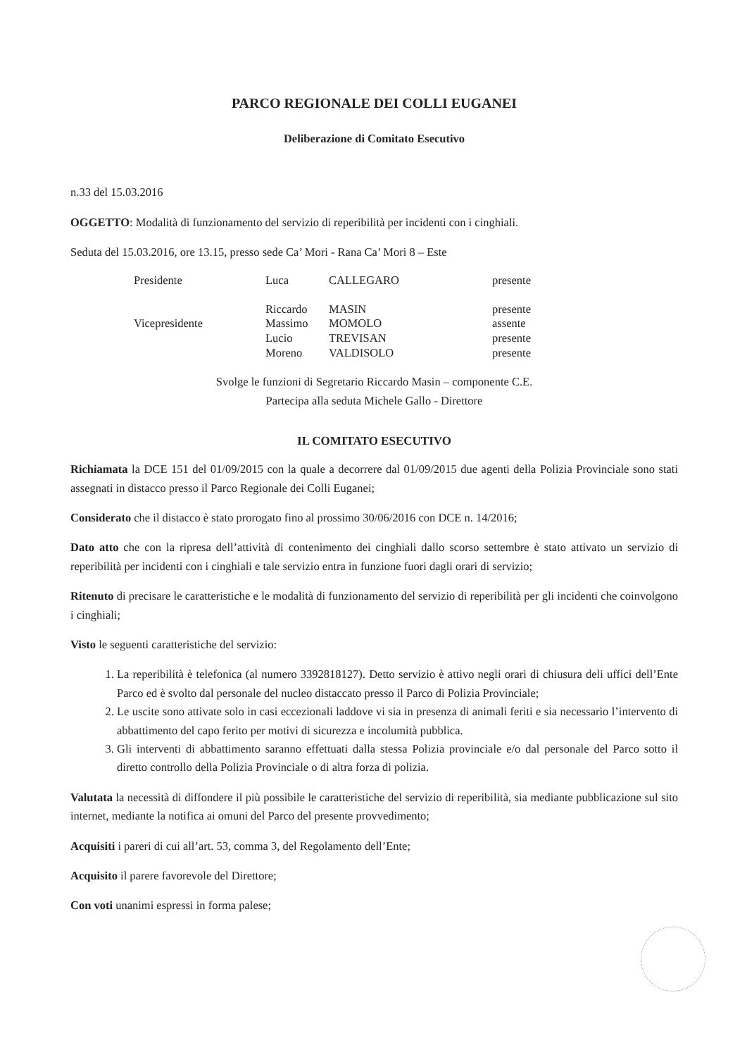PARCO REGIONALE DEI COLLI EUGANEI
Deliberazione di Comitato Esecutivo
n.33 del 15.03.2016
OGGETTO: Modalità di funzionamento del servizio di reperibilità per incidenti con i cinghiali.
Seduta del 15.03.2016, ore 13.15, presso sede Ca’ Mori - Rana Ca’ Mori 8 – Este
| Presidente | Luca | CALLEGARO | presente |
| | Riccardo | MASIN | presente |
| Vicepresidente | Massimo | MOMOLO | assente |
| | Lucio | TREVISAN | presente |
| | Moreno | VALDISOLO | presente |
Svolge le funzioni di Segretario Riccardo Masin – componente C.E.
Partecipa alla seduta Michele Gallo - Direttore
IL COMITATO ESECUTIVO
Richiamata la DCE 151 del 01/09/2015 con la quale a decorrere dal 01/09/2015 due agenti della Polizia Provinciale sono stati assegnati in distacco presso il Parco Regionale dei Colli Euganei;
Considerato che il distacco è stato prorogato fino al prossimo 30/06/2016 con DCE n. 14/2016;
Dato atto che con la ripresa dell’attività di contenimento dei cinghiali dallo scorso settembre è stato attivato un servizio di reperibilità per incidenti con i cinghiali e tale servizio entra in funzione fuori dagli orari di servizio;
Ritenuto di precisare le caratteristiche e le modalità di funzionamento del servizio di reperibilità per gli incidenti che coinvolgono i cinghiali;
Visto le seguenti caratteristiche del servizio:
1. La reperibilità è telefonica (al numero 3392818127). Detto servizio è attivo negli orari di chiusura deli uffici dell’Ente Parco ed è svolto dal personale del nucleo distaccato presso il Parco di Polizia Provinciale;
2. Le uscite sono attivate solo in casi eccezionali laddove vi sia in presenza di animali feriti e sia necessario l’intervento di abbattimento del capo ferito per motivi di sicurezza e incolumità pubblica.
3. Gli interventi di abbattimento saranno effettuati dalla stessa Polizia provinciale e/o dal personale del Parco sotto il diretto controllo della Polizia Provinciale o di altra forza di polizia.
Valutata la necessità di diffondere il più possibile le caratteristiche del servizio di reperibilità, sia mediante pubblicazione sul sito internet, mediante la notifica ai omuni del Parco del presente provvedimento;
Acquisiti i pareri di cui all’art. 53, comma 3, del Regolamento dell’Ente;
Acquisito il parere favorevole del Direttore;
Con voti unanimi espressi in forma palese;